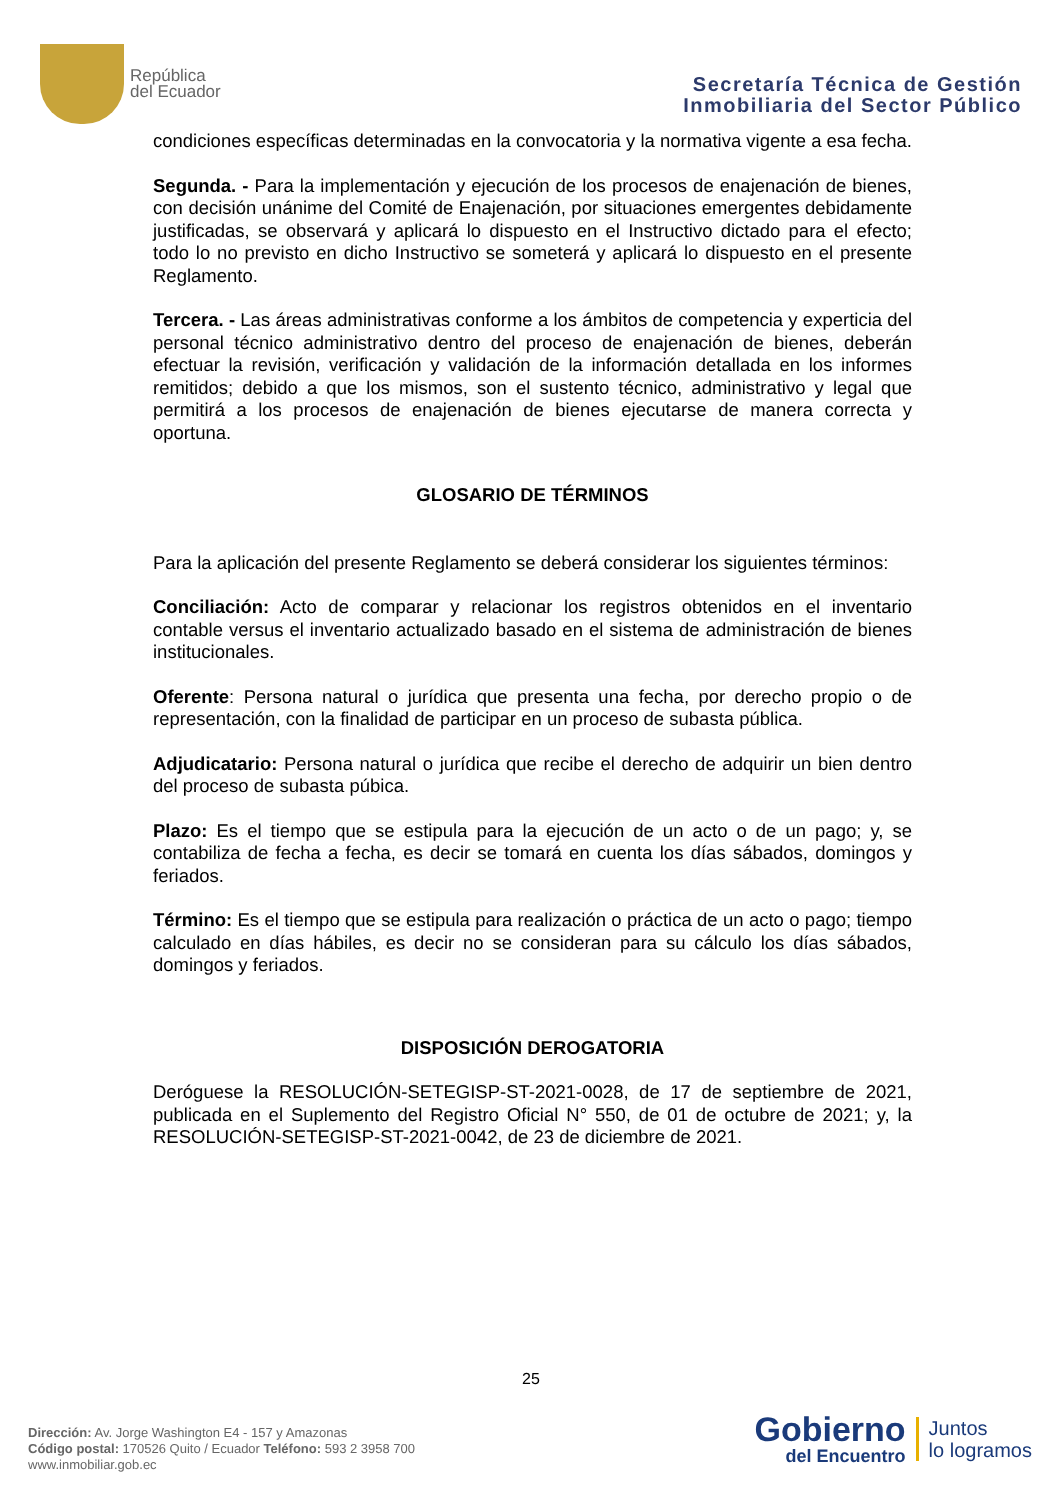República
del Ecuador
Secretaría Técnica de Gestión
Inmobiliaria del Sector Público
condiciones específicas determinadas en la convocatoria y la normativa vigente a esa fecha.
Segunda. - Para la implementación y ejecución de los procesos de enajenación de bienes, con decisión unánime del Comité de Enajenación, por situaciones emergentes debidamente justificadas, se observará y aplicará lo dispuesto en el Instructivo dictado para el efecto; todo lo no previsto en dicho Instructivo se someterá y aplicará lo dispuesto en el presente Reglamento.
Tercera. - Las áreas administrativas conforme a los ámbitos de competencia y experticia del personal técnico administrativo dentro del proceso de enajenación de bienes, deberán efectuar la revisión, verificación y validación de la información detallada en los informes remitidos; debido a que los mismos, son el sustento técnico, administrativo y legal que permitirá a los procesos de enajenación de bienes ejecutarse de manera correcta y oportuna.
GLOSARIO DE TÉRMINOS
Para la aplicación del presente Reglamento se deberá considerar los siguientes términos:
Conciliación: Acto de comparar y relacionar los registros obtenidos en el inventario contable versus el inventario actualizado basado en el sistema de administración de bienes institucionales.
Oferente: Persona natural o jurídica que presenta una fecha, por derecho propio o de representación, con la finalidad de participar en un proceso de subasta pública.
Adjudicatario: Persona natural o jurídica que recibe el derecho de adquirir un bien dentro del proceso de subasta púbica.
Plazo: Es el tiempo que se estipula para la ejecución de un acto o de un pago; y, se contabiliza de fecha a fecha, es decir se tomará en cuenta los días sábados, domingos y feriados.
Término: Es el tiempo que se estipula para realización o práctica de un acto o pago; tiempo calculado en días hábiles, es decir no se consideran para su cálculo los días sábados, domingos y feriados.
DISPOSICIÓN DEROGATORIA
Deróguese la RESOLUCIÓN-SETEGISP-ST-2021-0028, de 17 de septiembre de 2021, publicada en el Suplemento del Registro Oficial N° 550, de 01 de octubre de 2021; y, la RESOLUCIÓN-SETEGISP-ST-2021-0042, de 23 de diciembre de 2021.
25
Dirección: Av. Jorge Washington E4 - 157 y Amazonas
Código postal: 170526 Quito / Ecuador Teléfono: 593 2 3958 700
www.inmobiliar.gob.ec
Gobierno
del Encuentro
Juntos
lo logramos